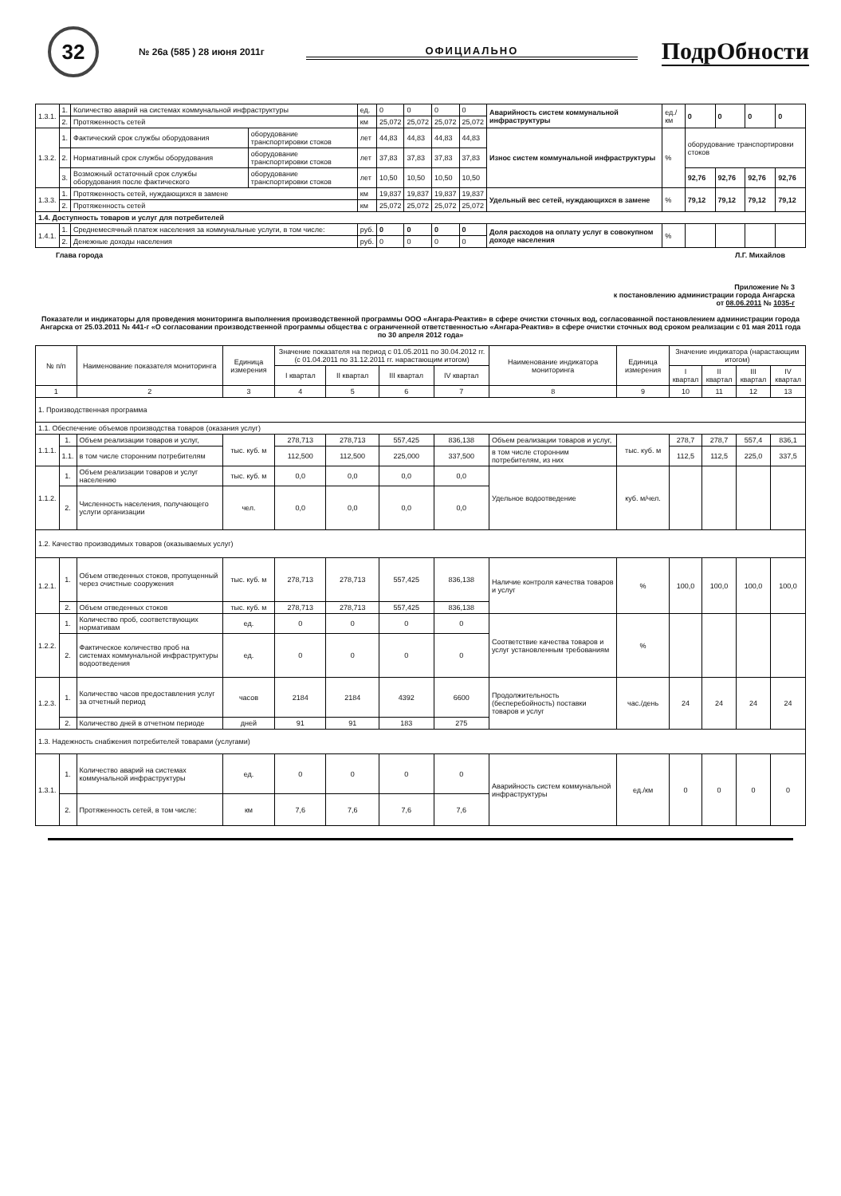32
№ 26а (585 ) 28 июня 2011г ОФИЦИАЛЬНО
ПодрОбности
| 1.3.1. | 1. | Количество аварий на системах коммунальной инфраструктуры | | ед. | 0 | 0 | 0 | 0 | Аварийность систем коммунальной инфраструктуры | ед./км | 0 | 0 | 0 | 0 |
| | 2. | Протяженность сетей | | км | 25,072 | 25,072 | 25,072 | 25,072 | | | | | | |
| 1.3.2. | 1. | Фактический срок службы оборудования | оборудование транспортировки стоков | лет | 44,83 | 44,83 | 44,83 | 44,83 | Износ систем коммунальной инфраструктуры | % | оборудование транспортировки стоков | | | |
| | 2. | Нормативный срок службы оборудования | оборудование транспортировки стоков | лет | 37,83 | 37,83 | 37,83 | 37,83 | | | | | | |
| | 3. | Возможный остаточный срок службы оборудования после фактического | оборудование транспортировки стоков | лет | 10,50 | 10,50 | 10,50 | 10,50 | | | 92,76 | 92,76 | 92,76 | 92,76 |
| 1.3.3. | 1. | Протяженность сетей, нуждающихся в замене | | км | 19,837 | 19,837 | 19,837 | 19,837 | Удельный вес сетей, нуждающихся в замене | % | 79,12 | 79,12 | 79,12 | 79,12 |
| | 2. | Протяженность сетей | | км | 25,072 | 25,072 | 25,072 | 25,072 | | | | | | |
| 1.4. Доступность товаров и услуг для потребителей | | | | | | | | | | | | | | |
| 1.4.1. | 1. | Среднемесячный платеж населения за коммунальные услуги, в том числе: | | руб. | 0 | 0 | 0 | 0 | Доля расходов на оплату услуг в совокупном доходе населения | % | | | | |
| | 2. | Денежные доходы населения | | руб. | 0 | 0 | 0 | 0 | | | | | | |
Глава города Л.Г. Михайлов
Приложение № 3
к постановлению администрации города Ангарска
от 08.06.2011 № 1035-г
Показатели и индикаторы для проведения мониторинга выполнения производственной программы ООО «Ангара-Реактив» в сфере очистки сточных вод, согласованной постановлением администрации города Ангарска от 25.03.2011 № 441-г «О согласовании производственной программы общества с ограниченной ответственностью «Ангара-Реактив» в сфере очистки сточных вод сроком реализации с 01 мая 2011 года по 30 апреля 2012 года»
| № п/п | | Наименование показателя мониторинга | Единица измерения | Значение показателя на период с 01.05.2011 по 30.04.2012 гг. (с 01.04.2011 по 31.12.2011 гг. нарастающим итогом) | | | | Наименование индикатора мониторинга | Единица измерения | Значение индикатора (нарастающим итогом) | | | |
| --- | --- | --- | --- | --- | --- | --- | --- | --- | --- | --- | --- | --- | --- |
| | | | | I квартал | II квартал | III квартал | IV квартал | | | I квартал | II квартал | III квартал | IV квартал |
| 1 | | 2 | 3 | 4 | 5 | 6 | 7 | 8 | 9 | 10 | 11 | 12 | 13 |
| 1. Производственная программа | | | | | | | | | | | | | |
| 1.1. Обеспечение объемов производства товаров (оказания услуг) | | | | | | | | | | | | | |
| 1.1.1. | 1. | Объем реализации товаров и услуг, | тыс. куб. м | 278,713 | 278,713 | 557,425 | 836,138 | Объем реализации товаров и услуг, | тыс. куб. м | 278,7 | 278,7 | 557,4 | 836,1 |
| | 1.1. | в том числе сторонним потребителям | | 112,500 | 112,500 | 225,000 | 337,500 | в том числе сторонним потребителям, из них | | 112,5 | 112,5 | 225,0 | 337,5 |
| 1.1.2. | 1. | Объем реализации товаров и услуг населению | тыс. куб. м | 0,0 | 0,0 | 0,0 | 0,0 | Удельное водоотведение | куб. м/чел. | | | | |
| | 2. | Численность населения, получающего услуги организации | чел. | 0,0 | 0,0 | 0,0 | 0,0 | | | | | | |
| 1.2. Качество производимых товаров (оказываемых услуг) | | | | | | | | | | | | | |
| 1.2.1. | 1. | Объем отведенных стоков, пропущенный через очистные сооружения | тыс. куб. м | 278,713 | 278,713 | 557,425 | 836,138 | Наличие контроля качества товаров и услуг | % | 100,0 | 100,0 | 100,0 | 100,0 |
| | 2. | Объем отведенных стоков | тыс. куб. м | 278,713 | 278,713 | 557,425 | 836,138 | | | | | | |
| 1.2.2. | 1. | Количество проб, соответствующих нормативам | ед. | 0 | 0 | 0 | 0 | Соответствие качества товаров и услуг установленным требованиям | % | | | | |
| | 2. | Фактическое количество проб на системах коммунальной инфраструктуры водоотведения | ед. | 0 | 0 | 0 | 0 | | | | | | |
| 1.2.3. | 1. | Количество часов предоставления услуг за отчетный период | часов | 2184 | 2184 | 4392 | 6600 | Продолжительность (бесперебойность) поставки товаров и услуг | час./день | 24 | 24 | 24 | 24 |
| | 2. | Количество дней в отчетном периоде | дней | 91 | 91 | 183 | 275 | | | | | | |
| 1.3. Надежность снабжения потребителей товарами (услугами) | | | | | | | | | | | | | |
| 1.3.1. | 1. | Количество аварий на системах коммунальной инфраструктуры | ед. | 0 | 0 | 0 | 0 | Аварийность систем коммунальной инфраструктуры | ед./км | 0 | 0 | 0 | 0 |
| | 2. | Протяженность сетей, в том числе: | км | 7,6 | 7,6 | 7,6 | 7,6 | | | | | | |